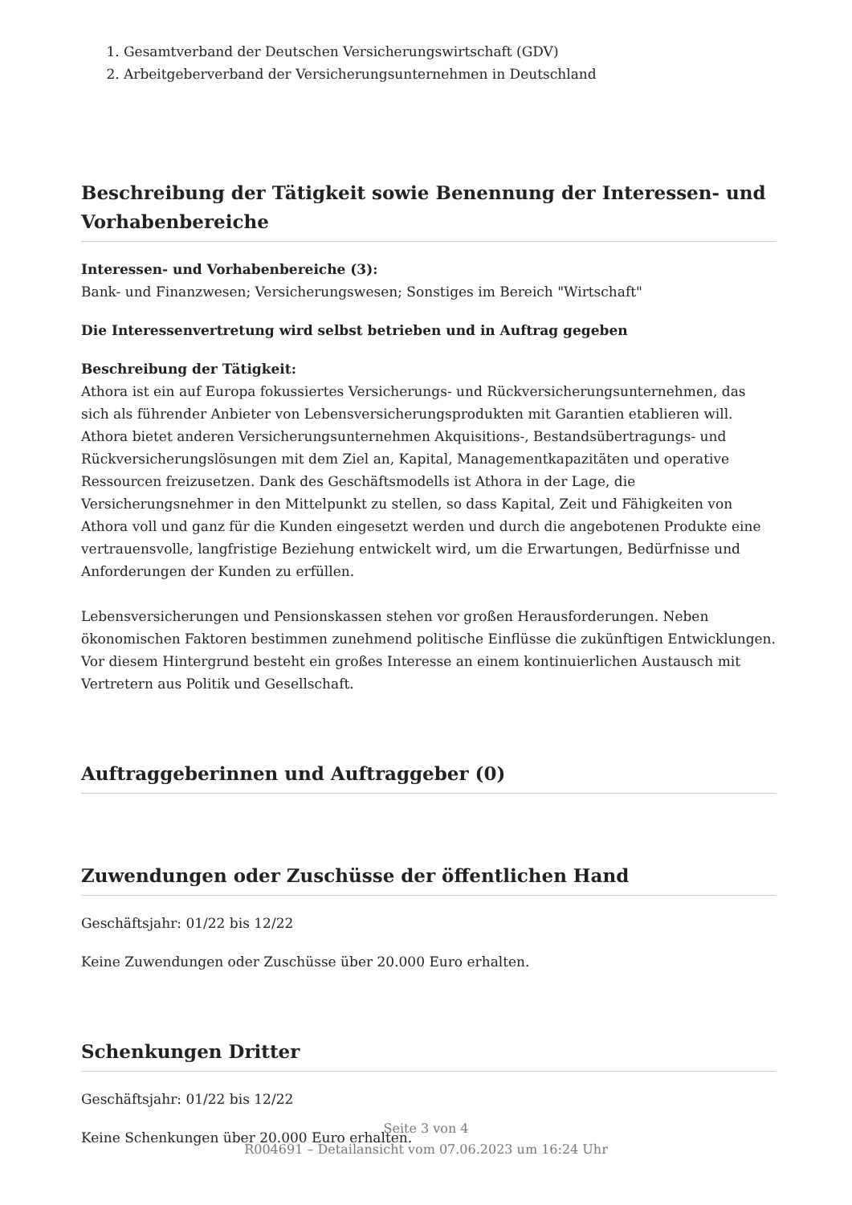1. Gesamtverband der Deutschen Versicherungswirtschaft (GDV)
2. Arbeitgeberverband der Versicherungsunternehmen in Deutschland
Beschreibung der Tätigkeit sowie Benennung der Interessen- und Vorhabenbereiche
Interessen- und Vorhabenbereiche (3):
Bank- und Finanzwesen; Versicherungswesen; Sonstiges im Bereich "Wirtschaft"
Die Interessenvertretung wird selbst betrieben und in Auftrag gegeben
Beschreibung der Tätigkeit:
Athora ist ein auf Europa fokussiertes Versicherungs- und Rückversicherungsunternehmen, das sich als führender Anbieter von Lebensversicherungsprodukten mit Garantien etablieren will. Athora bietet anderen Versicherungsunternehmen Akquisitions-, Bestandsübertragungs- und Rückversicherungslösungen mit dem Ziel an, Kapital, Managementkapazitäten und operative Ressourcen freizusetzen. Dank des Geschäftsmodells ist Athora in der Lage, die Versicherungsnehmer in den Mittelpunkt zu stellen, so dass Kapital, Zeit und Fähigkeiten von Athora voll und ganz für die Kunden eingesetzt werden und durch die angebotenen Produkte eine vertrauensvolle, langfristige Beziehung entwickelt wird, um die Erwartungen, Bedürfnisse und Anforderungen der Kunden zu erfüllen.
Lebensversicherungen und Pensionskassen stehen vor großen Herausforderungen. Neben ökonomischen Faktoren bestimmen zunehmend politische Einflüsse die zukünftigen Entwicklungen. Vor diesem Hintergrund besteht ein großes Interesse an einem kontinuierlichen Austausch mit Vertretern aus Politik und Gesellschaft.
Auftraggeberinnen und Auftraggeber (0)
Zuwendungen oder Zuschüsse der öffentlichen Hand
Geschäftsjahr: 01/22 bis 12/22
Keine Zuwendungen oder Zuschüsse über 20.000 Euro erhalten.
Schenkungen Dritter
Geschäftsjahr: 01/22 bis 12/22
Keine Schenkungen über 20.000 Euro erhalten.
Seite 3 von 4
R004691 – Detailansicht vom 07.06.2023 um 16:24 Uhr